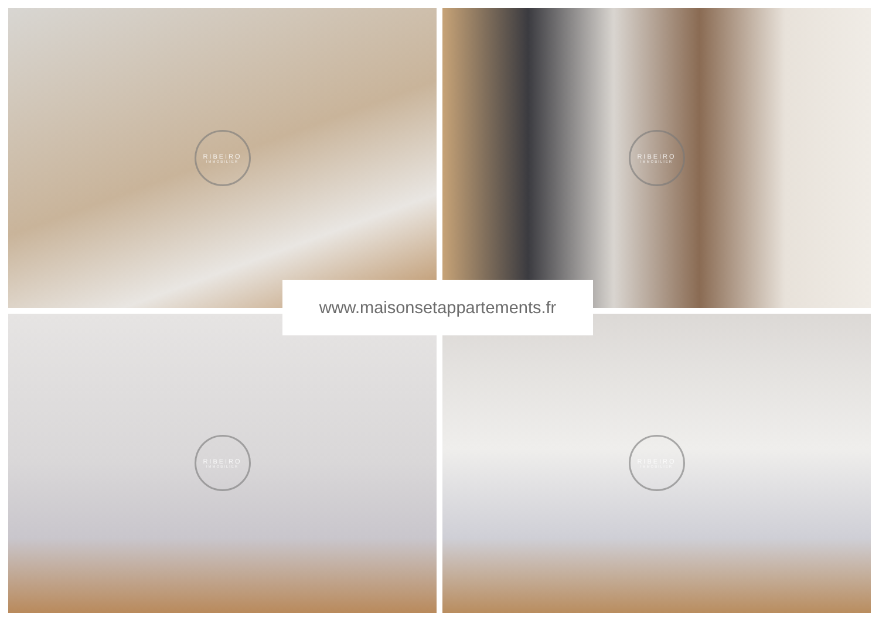RIBEIRO
IMMOBILIER
RIBEIRO
IMMOBILIER
RIBEIRO
IMMOBILIER
RIBEIRO
IMMOBILIER
www.maisonsetappartements.fr